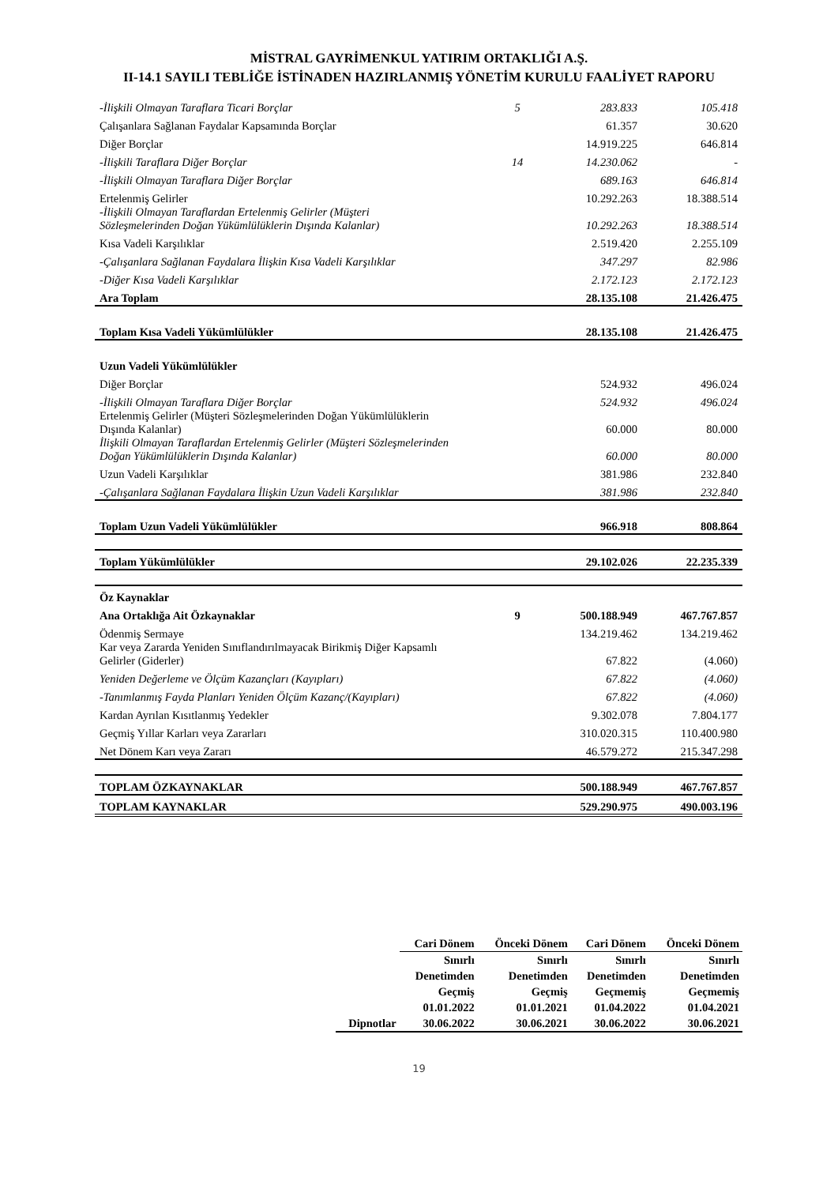MİSTRAL GAYRİMENKUL YATIRIM ORTAKLIĞI A.Ş.
II-14.1 SAYILI TEBLİĞE İSTİNADEN HAZIRLANMIŞ YÖNETİM KURULU FAALİYET RAPORU
| -İlişkili Olmayan Taraflara Ticari Borçlar | 5 | 283.833 | 105.418 |
| Çalışanlara Sağlanan Faydalar Kapsamında Borçlar | | 61.357 | 30.620 |
| Diğer Borçlar | | 14.919.225 | 646.814 |
| -İlişkili Taraflara Diğer Borçlar | 14 | 14.230.062 | - |
| -İlişkili Olmayan Taraflara Diğer Borçlar | | 689.163 | 646.814 |
| Ertelenmiş Gelirler | | 10.292.263 | 18.388.514 |
| -İlişkili Olmayan Taraflardan Ertelenmiş Gelirler (Müşteri Sözleşmelerinden Doğan Yükümlülüklerin Dışında Kalanlar) | | 10.292.263 | 18.388.514 |
| Kısa Vadeli Karşılıklar | | 2.519.420 | 2.255.109 |
| -Çalışanlara Sağlanan Faydalara İlişkin Kısa Vadeli Karşılıklar | | 347.297 | 82.986 |
| -Diğer Kısa Vadeli Karşılıklar | | 2.172.123 | 2.172.123 |
| Ara Toplam | | 28.135.108 | 21.426.475 |
| Toplam Kısa Vadeli Yükümlülükler | | 28.135.108 | 21.426.475 |
| Uzun Vadeli Yükümlülükler | | | |
| Diğer Borçlar | | 524.932 | 496.024 |
| -İlişkili Olmayan Taraflara Diğer Borçlar | | 524.932 | 496.024 |
| Ertelenmiş Gelirler (Müşteri Sözleşmelerinden Doğan Yükümlülüklerin Dışında Kalanlar) | | 60.000 | 80.000 |
| İlişkili Olmayan Taraflardan Ertelenmiş Gelirler (Müşteri Sözleşmelerinden Doğan Yükümlülüklerin Dışında Kalanlar) | | 60.000 | 80.000 |
| Uzun Vadeli Karşılıklar | | 381.986 | 232.840 |
| -Çalışanlara Sağlanan Faydalara İlişkin Uzun Vadeli Karşılıklar | | 381.986 | 232.840 |
| Toplam Uzun Vadeli Yükümlülükler | | 966.918 | 808.864 |
| Toplam Yükümlülükler | | 29.102.026 | 22.235.339 |
| Öz Kaynaklar | | | |
| Ana Ortaklığa Ait Özkaynaklar | 9 | 500.188.949 | 467.767.857 |
| Ödenmiş Sermaye | | 134.219.462 | 134.219.462 |
| Kar veya Zararda Yeniden Sınıflandırılmayacak Birikmiş Diğer Kapsamlı Gelirler (Giderler) | | 67.822 | (4.060) |
| Yeniden Değerleme ve Ölçüm Kazançları (Kayıpları) | | 67.822 | (4.060) |
| -Tanımlanmış Fayda Planları Yeniden Ölçüm Kazanç/(Kayıpları) | | 67.822 | (4.060) |
| Kardan Ayrılan Kısıtlanmış Yedekler | | 9.302.078 | 7.804.177 |
| Geçmiş Yıllar Karları veya Zararları | | 310.020.315 | 110.400.980 |
| Net Dönem Karı veya Zararı | | 46.579.272 | 215.347.298 |
| TOPLAM ÖZKAYNAKLAR | | 500.188.949 | 467.767.857 |
| TOPLAM KAYNAKLAR | | 529.290.975 | 490.003.196 |
| | Cari Dönem | Önceki Dönem | Cari Dönem | Önceki Dönem |
| | Sınırlı | Sınırlı | Sınırlı | Sınırlı |
| | Denetimden | Denetimden | Denetimden | Denetimden |
| | Geçmiş | Geçmiş | Geçmemiş | Geçmemiş |
| | 01.01.2022 | 01.01.2021 | 01.04.2022 | 01.04.2021 |
| Dipnotlar | 30.06.2022 | 30.06.2021 | 30.06.2022 | 30.06.2021 |
19